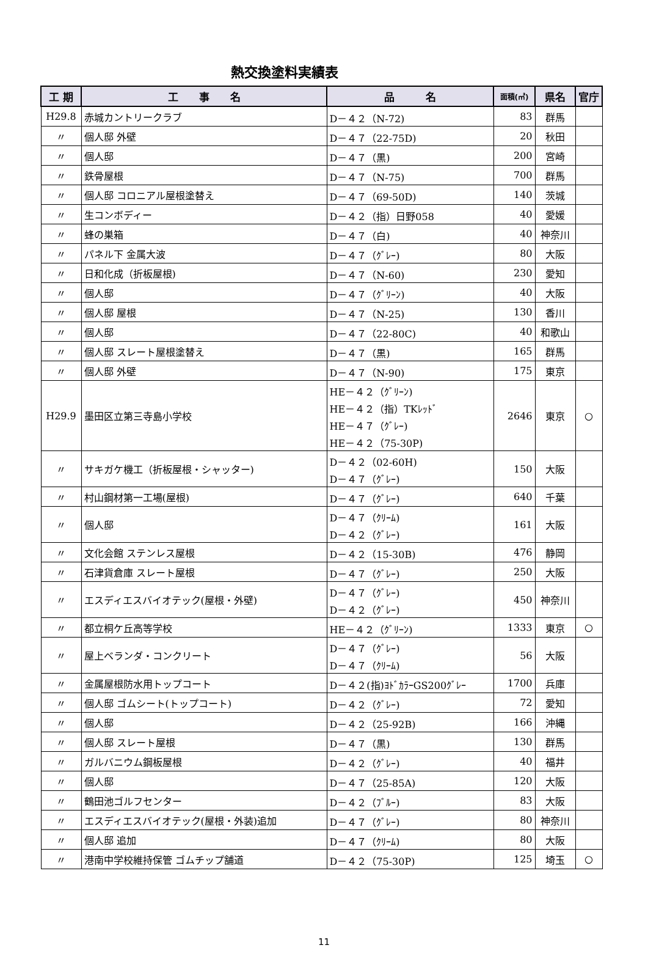熱交換塗料実績表
| 工 期 | 工 事 名 | 品 名 | 面積(㎡) | 県名 | 官庁 |
| --- | --- | --- | --- | --- | --- |
| H29.8 | 赤城カントリークラブ | D－４２（N-72) | 83 | 群馬 | |
| 〃 | 個人邸 外壁 | D－４７（22-75D) | 20 | 秋田 | |
| 〃 | 個人邸 | D－４７（黒) | 200 | 宮崎 | |
| 〃 | 鉄骨屋根 | D－４７（N-75) | 700 | 群馬 | |
| 〃 | 個人邸 コロニアル屋根塗替え | D－４７（69-50D) | 140 | 茨城 | |
| 〃 | 生コンボディー | D－４２（指）日野058 | 40 | 愛媛 | |
| 〃 | 蜂の巣箱 | D－４７（白) | 40 | 神奈川 | |
| 〃 | パネル下 金属大波 | D－４７（ｸﾞﾚｰ) | 80 | 大阪 | |
| 〃 | 日和化成（折板屋根) | D－４７（N-60) | 230 | 愛知 | |
| 〃 | 個人邸 | D－４７（ｸﾞﾘｰﾝ) | 40 | 大阪 | |
| 〃 | 個人邸 屋根 | D－４７（N-25) | 130 | 香川 | |
| 〃 | 個人邸 | D－４７（22-80C) | 40 | 和歌山 | |
| 〃 | 個人邸 スレート屋根塗替え | D－４７（黒) | 165 | 群馬 | |
| 〃 | 個人邸 外壁 | D－４７（N-90) | 175 | 東京 | |
| H29.9 | 墨田区立第三寺島小学校 | HE－４２（ｸﾞﾘｰﾝ) HE－４２（指）TKﾚｯﾄﾞ HE－４７（ｸﾞﾚｰ) HE－４２（75-30P) | 2646 | 東京 | ○ |
| 〃 | サキガケ機工（折板屋根・シャッター) | D－４２（02-60H) D－４７（ｸﾞﾚｰ) | 150 | 大阪 | |
| 〃 | 村山鋼材第一工場(屋根) | D－４７（ｸﾞﾚｰ) | 640 | 千葉 | |
| 〃 | 個人邸 | D－４７（ｸﾘｰﾑ) D－４２（ｸﾞﾚｰ) | 161 | 大阪 | |
| 〃 | 文化会館 ステンレス屋根 | D－４２（15-30B) | 476 | 静岡 | |
| 〃 | 石津貨倉庫 スレート屋根 | D－４７（ｸﾞﾚｰ) | 250 | 大阪 | |
| 〃 | エスディエスバイオテック(屋根・外壁) | D－４７（ｸﾞﾚｰ) D－４２（ｸﾞﾚｰ) | 450 | 神奈川 | |
| 〃 | 都立桐ケ丘高等学校 | HE－４２（ｸﾞﾘｰﾝ) | 1333 | 東京 | ○ |
| 〃 | 屋上ベランダ・コンクリート | D－４７（ｸﾞﾚｰ) D－４７（ｸﾘｰﾑ) | 56 | 大阪 | |
| 〃 | 金属屋根防水用トップコート | D－４２(指)ﾖﾄﾞｶﾗｰGS200ｸﾞﾚｰ | 1700 | 兵庫 | |
| 〃 | 個人邸 ゴムシート(トップコート) | D－４２（ｸﾞﾚｰ) | 72 | 愛知 | |
| 〃 | 個人邸 | D－４２（25-92B) | 166 | 沖縄 | |
| 〃 | 個人邸 スレート屋根 | D－４７（黒) | 130 | 群馬 | |
| 〃 | ガルバニウム鋼板屋根 | D－４２（ｸﾞﾚｰ) | 40 | 福井 | |
| 〃 | 個人邸 | D－４７（25-85A) | 120 | 大阪 | |
| 〃 | 鶴田池ゴルフセンター | D－４２（ﾌﾞﾙｰ) | 83 | 大阪 | |
| 〃 | エスディエスバイオテック(屋根・外装)追加 | D－４７（ｸﾞﾚｰ) | 80 | 神奈川 | |
| 〃 | 個人邸 追加 | D－４７（ｸﾘｰﾑ) | 80 | 大阪 | |
| 〃 | 港南中学校維持保管 ゴムチップ舗道 | D－４２（75-30P) | 125 | 埼玉 | ○ |
11